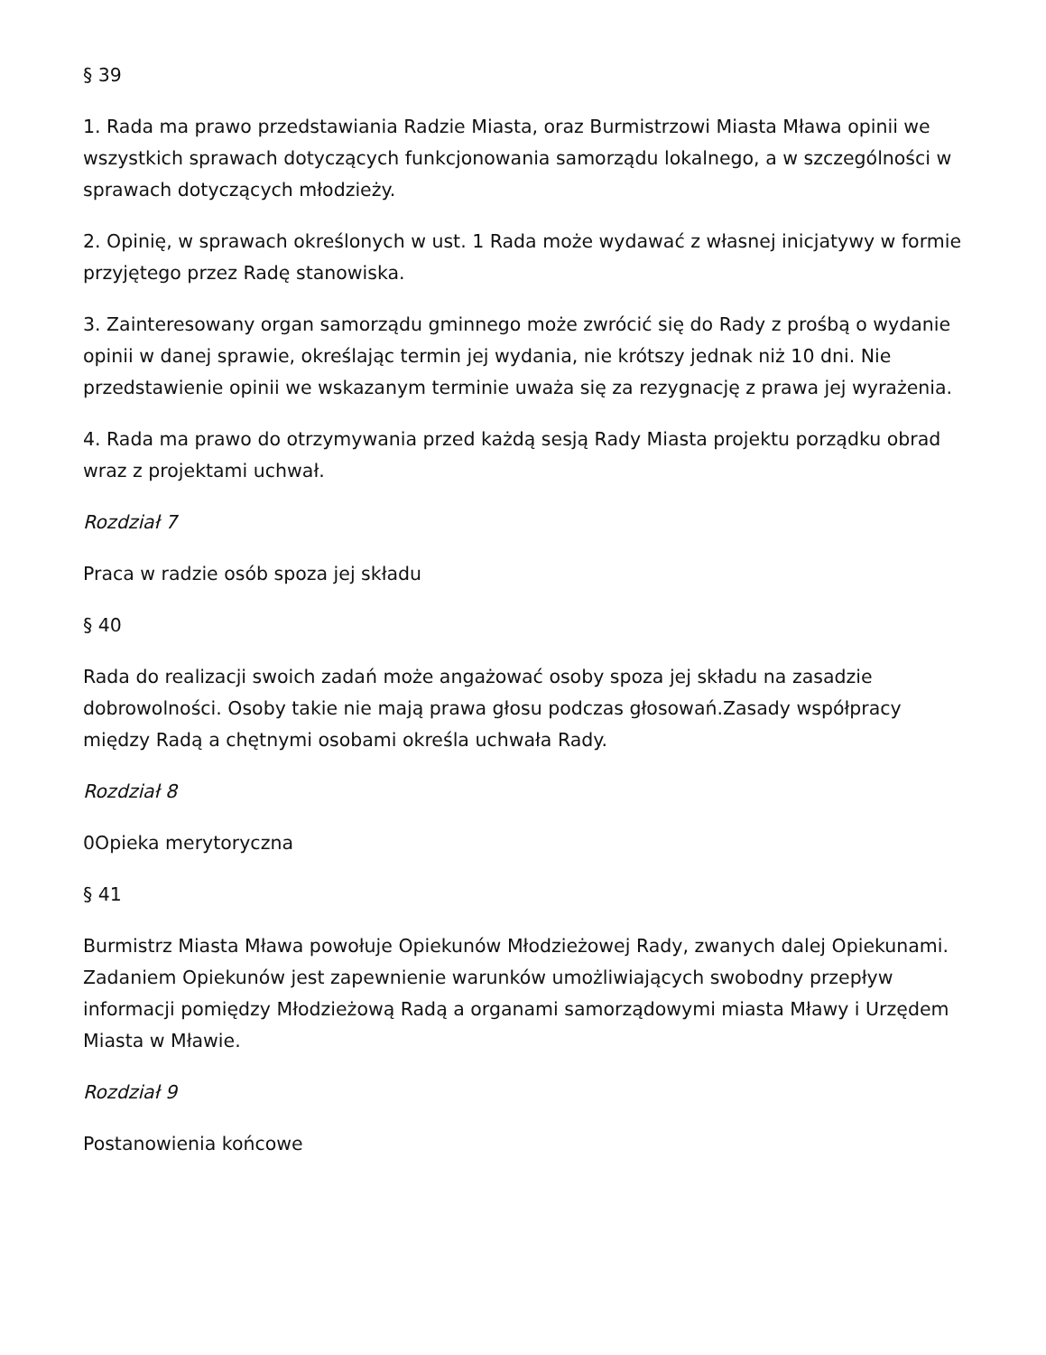§ 39
1. Rada ma prawo przedstawiania Radzie Miasta, oraz Burmistrzowi Miasta Mława opinii we wszystkich sprawach dotyczących funkcjonowania samorządu lokalnego, a w szczególności w sprawach dotyczących młodzieży.
2. Opinię, w sprawach określonych w ust. 1 Rada może wydawać z własnej inicjatywy w formie przyjętego przez Radę stanowiska.
3. Zainteresowany organ samorządu gminnego może zwrócić się do Rady z prośbą o wydanie opinii w danej sprawie, określając termin jej wydania, nie krótszy jednak niż 10 dni. Nie przedstawienie opinii we wskazanym terminie uważa się za rezygnację z prawa jej wyrażenia.
4. Rada ma prawo do otrzymywania przed każdą sesją Rady Miasta projektu porządku obrad wraz z projektami uchwał.
Rozdział 7
Praca w radzie osób spoza jej składu
§ 40
Rada do realizacji swoich zadań może angażować osoby spoza jej składu na zasadzie dobrowolności. Osoby takie nie mają prawa głosu podczas głosowań.Zasady współpracy między Radą a chętnymi osobami określa uchwała Rady.
Rozdział 8
0Opieka merytoryczna
§ 41
Burmistrz Miasta Mława powołuje Opiekunów Młodzieżowej Rady, zwanych dalej Opiekunami. Zadaniem Opiekunów jest zapewnienie warunków umożliwiających swobodny przepływ informacji pomiędzy Młodzieżową Radą a organami samorządowymi miasta Mławy i Urzędem Miasta w Mławie.
Rozdział 9
Postanowienia końcowe